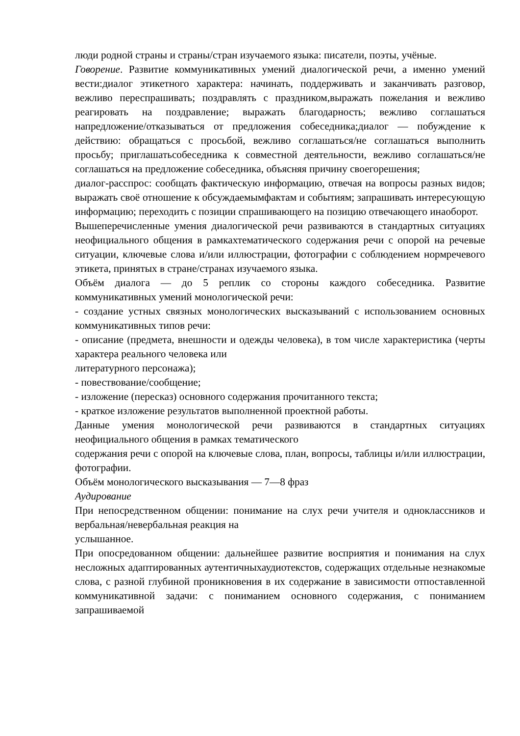люди родной страны и страны/стран изучаемого языка: писатели, поэты, учёные.
Говорение. Развитие коммуникативных умений диалогической речи, а именно умений вести:диалог этикетного характера: начинать, поддерживать и заканчивать разговор, вежливо переспрашивать; поздравлять с праздником,выражать пожелания и вежливо реагировать на поздравление; выражать благодарность; вежливо соглашаться напредложение/отказываться от предложения собеседника;диалог — побуждение к действию: обращаться с просьбой, вежливо соглашаться/не соглашаться выполнить просьбу; приглашатьсобеседника к совместной деятельности, вежливо соглашаться/не соглашаться на предложение собеседника, объясняя причину своегорешения;
диалог-расспрос: сообщать фактическую информацию, отвечая на вопросы разных видов; выражать своё отношение к обсуждаемымфактам и событиям; запрашивать интересующую информацию; переходить с позиции спрашивающего на позицию отвечающего инаоборот.
Вышеперечисленные умения диалогической речи развиваются в стандартных ситуациях неофициального общения в рамкахтематического содержания речи с опорой на речевые ситуации, ключевые слова и/или иллюстрации, фотографии с соблюдением нормречевого этикета, принятых в стране/странах изучаемого языка.
Объём диалога — до 5 реплик со стороны каждого собеседника. Развитие коммуникативных умений монологической речи:
- создание устных связных монологических высказываний с использованием основных коммуникативных типов речи:
- описание (предмета, внешности и одежды человека), в том числе характеристика (черты характера реального человека или
литературного персонажа);
- повествование/сообщение;
- изложение (пересказ) основного содержания прочитанного текста;
- краткое изложение результатов выполненной проектной работы.
Данные умения монологической речи развиваются в стандартных ситуациях неофициального общения в рамках тематического
содержания речи с опорой на ключевые слова, план, вопросы, таблицы и/или иллюстрации, фотографии.
Объём монологического высказывания — 7—8 фраз
Аудирование
При непосредственном общении: понимание на слух речи учителя и одноклассников и вербальная/невербальная реакция на
услышанное.
При опосредованном общении: дальнейшее развитие восприятия и понимания на слух несложных адаптированных аутентичныхаудиотекстов, содержащих отдельные незнакомые слова, с разной глубиной проникновения в их содержание в зависимости отпоставленной коммуникативной задачи: с пониманием основного содержания, с пониманием запрашиваемой